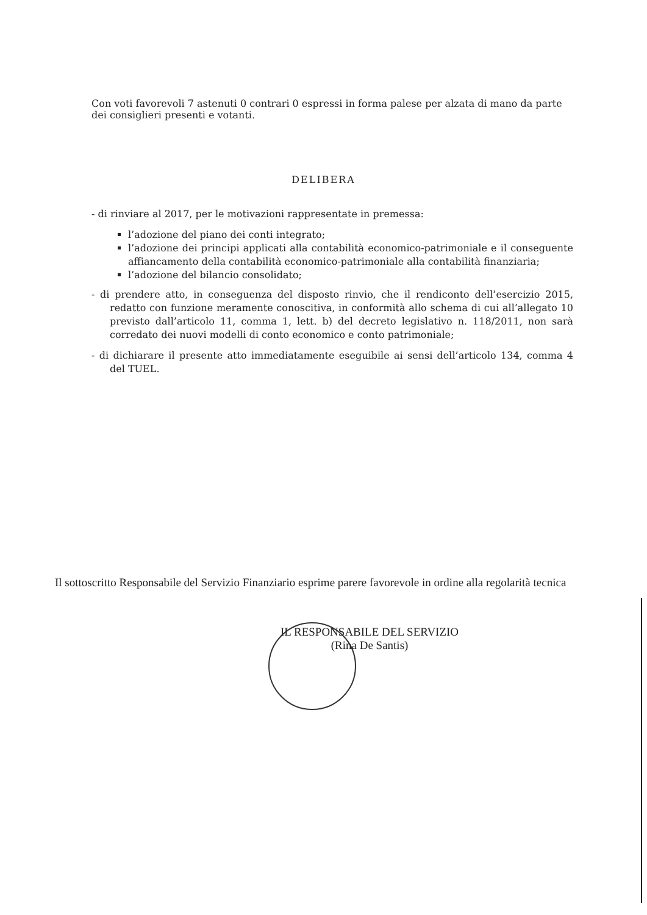Con voti favorevoli 7 astenuti 0 contrari 0 espressi in forma palese per alzata di mano da parte dei consiglieri presenti e votanti.
DELIBERA
- di rinviare al 2017, per le motivazioni rappresentate in premessa:
l’adozione del piano dei conti integrato;
l’adozione dei principi applicati alla contabilità economico-patrimoniale e il conseguente affiancamento della contabilità economico-patrimoniale alla contabilità finanziaria;
l’adozione del bilancio consolidato;
- di prendere atto, in conseguenza del disposto rinvio, che il rendiconto dell’esercizio 2015, redatto con funzione meramente conoscitiva, in conformità allo schema di cui all’allegato 10 previsto dall’articolo 11, comma 1, lett. b) del decreto legislativo n. 118/2011, non sarà corredato dei nuovi modelli di conto economico e conto patrimoniale;
- di dichiarare il presente atto immediatamente eseguibile ai sensi dell’articolo 134, comma 4 del TUEL.
Il sottoscritto Responsabile del Servizio Finanziario esprime parere favorevole in ordine alla regolarità tecnica
IL RESPONSABILE DEL SERVIZIO
(Rina De Santis)